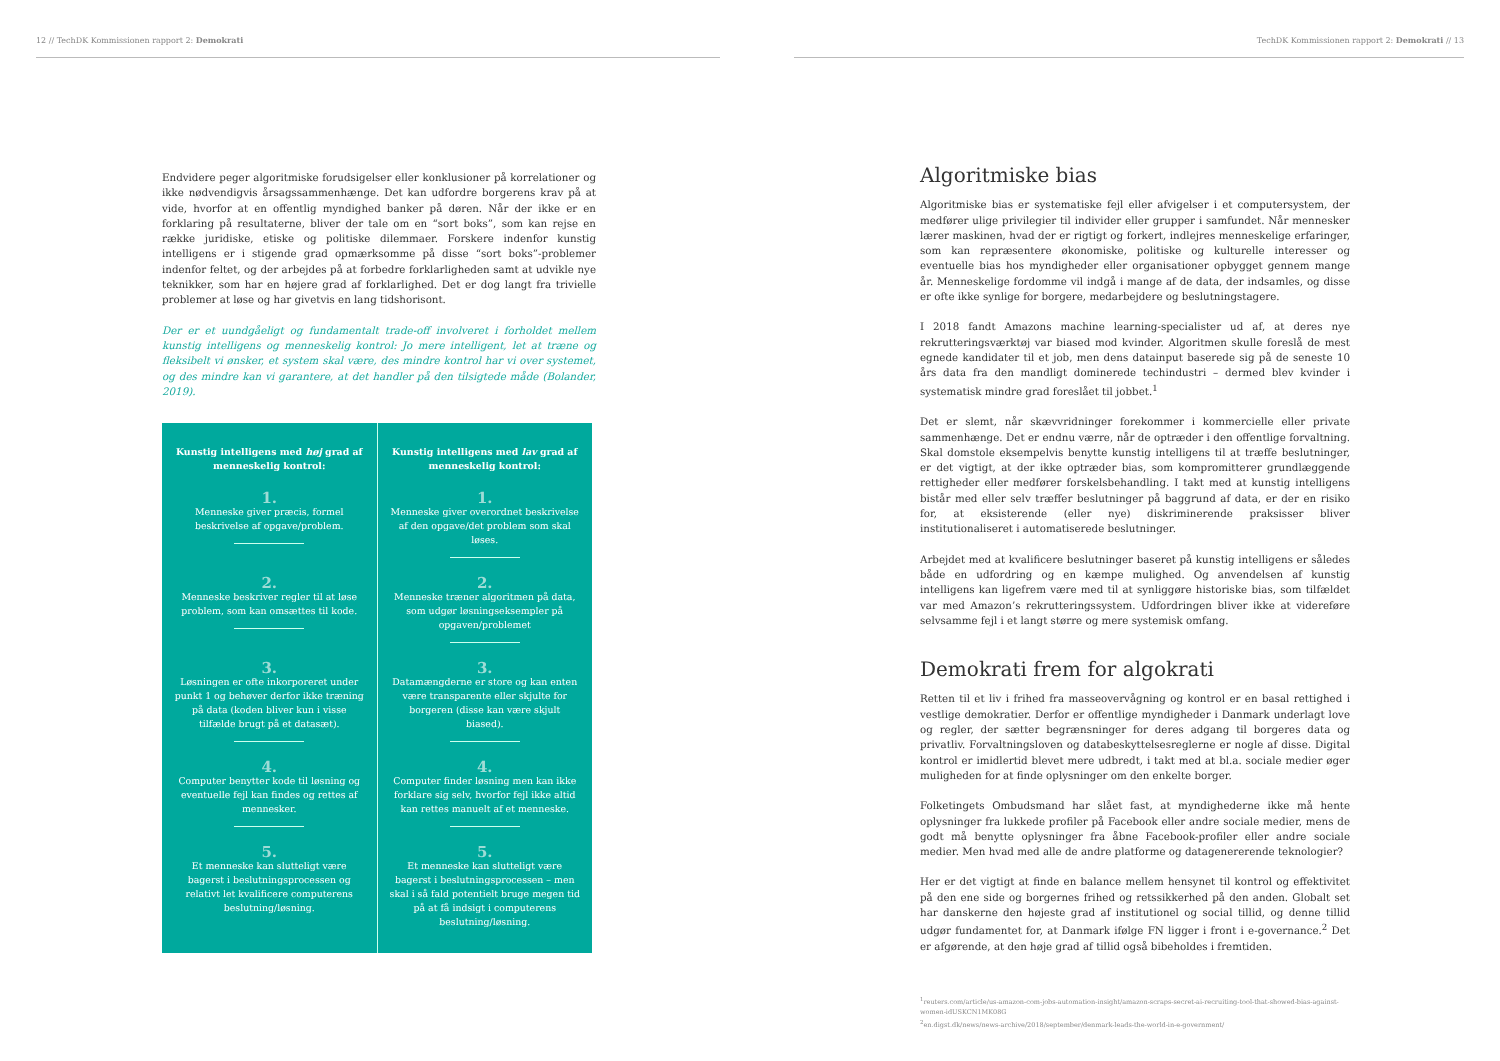12 // TechDK Kommissionen rapport 2: Demokrati
Endvidere peger algoritmiske forudsigelser eller konklusioner på korrelationer og ikke nødvendigvis årsagssammenhænge. Det kan udfordre borgerens krav på at vide, hvorfor at en offentlig myndighed banker på døren. Når der ikke er en forklaring på resultaterne, bliver der tale om en “sort boks”, som kan rejse en række juridiske, etiske og politiske dilemmaer. Forskere indenfor kunstig intelligens er i stigende grad opmærksomme på disse “sort boks”-problemer indenfor feltet, og der arbejdes på at forbedre forklarligheden samt at udvikle nye teknikker, som har en højere grad af forklarlighed. Det er dog langt fra trivielle problemer at løse og har givetvis en lang tidshorisont.
Der er et uundgåeligt og fundamentalt trade-off involveret i forholdet mellem kunstig intelligens og menneskelig kontrol: Jo mere intelligent, let at træne og fleksibelt vi ønsker, et system skal være, des mindre kontrol har vi over systemet, og des mindre kan vi garantere, at det handler på den tilsigtede måde (Bolander, 2019).
| Kunstig intelligens med høj grad af menneskelig kontrol: | Kunstig intelligens med lav grad af menneskelig kontrol: |
| --- | --- |
| 1. Menneske giver præcis, formel beskrivelse af opgave/problem. | 1. Menneske giver overordnet beskrivelse af den opgave/det problem som skal løses. |
| 2. Menneske beskriver regler til at løse problem, som kan omsættes til kode. | 2. Menneske træner algoritmen på data, som udgør løsningseksempler på opgaven/problemet |
| 3. Løsningen er ofte inkorporeret under punkt 1 og behøver derfor ikke træning på data (koden bliver kun i visse tilfælde brugt på et datasæt). | 3. Datamængderne er store og kan enten være transparente eller skjulte for borgeren (disse kan være skjult biased). |
| 4. Computer benytter kode til løsning og eventuelle fejl kan findes og rettes af mennesker. | 4. Computer finder løsning men kan ikke forklare sig selv, hvorfor fejl ikke altid kan rettes manuelt af et menneske. |
| 5. Et menneske kan slutteligt være bagerst i beslutningsprocessen og relativt let kvalificere computerens beslutning/løsning. | 5. Et menneske kan slutteligt være bagerst i beslutningsprocessen – men skal i så fald potentielt bruge megen tid på at få indsigt i computerens beslutning/løsning. |
TechDK Kommissionen rapport 2: Demokrati // 13
Algoritmiske bias
Algoritmiske bias er systematiske fejl eller afvigelser i et computersystem, der medfører ulige privilegier til individer eller grupper i samfundet. Når mennesker lærer maskinen, hvad der er rigtigt og forkert, indlejres menneskelige erfaringer, som kan repræsentere økonomiske, politiske og kulturelle interesser og eventuelle bias hos myndigheder eller organisationer opbygget gennem mange år. Menneskelige fordomme vil indgå i mange af de data, der indsamles, og disse er ofte ikke synlige for borgere, medarbejdere og beslutningstagere.
I 2018 fandt Amazons machine learning-specialister ud af, at deres nye rekrutteringsværktøj var biased mod kvinder. Algoritmen skulle foreslå de mest egnede kandidater til et job, men dens datainput baserede sig på de seneste 10 års data fra den mandligt dominerede techindustri – dermed blev kvinder i systematisk mindre grad foreslået til jobbet.<sup>1</sup>
Det er slemt, når skævvridninger forekommer i kommercielle eller private sammenhænge. Det er endnu værre, når de optræder i den offentlige forvaltning. Skal domstole eksempelvis benytte kunstig intelligens til at træffe beslutninger, er det vigtigt, at der ikke optræder bias, som kompromitterer grundlæggende rettigheder eller medfører forskelsbehandling. I takt med at kunstig intelligens bistår med eller selv træffer beslutninger på baggrund af data, er der en risiko for, at eksisterende (eller nye) diskriminerende praksisser bliver institutionaliseret i automatiserede beslutninger.
Arbejdet med at kvalificere beslutninger baseret på kunstig intelligens er således både en udfordring og en kæmpe mulighed. Og anvendelsen af kunstig intelligens kan ligefrem være med til at synliggøre historiske bias, som tilfældet var med Amazon’s rekrutteringssystem. Udfordringen bliver ikke at videreføre selvsamme fejl i et langt større og mere systemisk omfang.
Demokrati frem for algokrati
Retten til et liv i frihed fra masseovervågning og kontrol er en basal rettighed i vestlige demokratier. Derfor er offentlige myndigheder i Danmark underlagt love og regler, der sætter begrænsninger for deres adgang til borgeres data og privatliv. Forvaltningsloven og databeskyttelsesreglerne er nogle af disse. Digital kontrol er imidlertid blevet mere udbredt, i takt med at bl.a. sociale medier øger muligheden for at finde oplysninger om den enkelte borger.
Folketingets Ombudsmand har slået fast, at myndighederne ikke må hente oplysninger fra lukkede profiler på Facebook eller andre sociale medier, mens de godt må benytte oplysninger fra åbne Facebook-profiler eller andre sociale medier. Men hvad med alle de andre platforme og datagenererende teknologier?
Her er det vigtigt at finde en balance mellem hensynet til kontrol og effektivitet på den ene side og borgernes frihed og retssikkerhed på den anden. Globalt set har danskerne den højeste grad af institutionel og social tillid, og denne tillid udgør fundamentet for, at Danmark ifølge FN ligger i front i e-governance.<sup>2</sup> Det er afgørende, at den høje grad af tillid også bibeholdes i fremtiden.
<sup>1</sup> reuters.com/article/us-amazon-com-jobs-automation-insight/amazon-scraps-secret-ai-recruiting-tool-that-showed-bias-against-women-idUSKCN1MK08G
<sup>2</sup> en.digst.dk/news/news-archive/2018/september/denmark-leads-the-world-in-e-government/